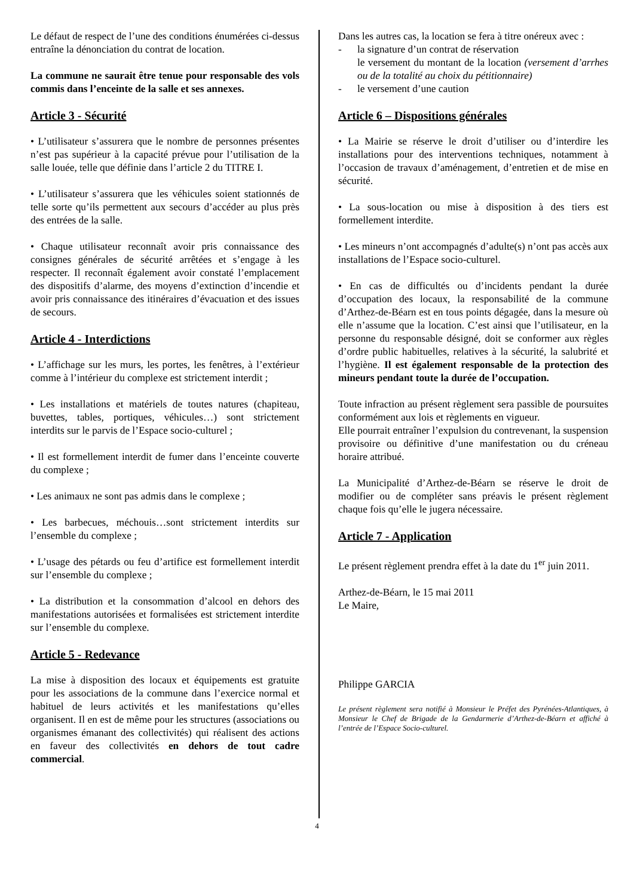Le défaut de respect de l’une des conditions énumérées ci-dessus entraîne la dénonciation du contrat de location.
La commune ne saurait être tenue pour responsable des vols commis dans l’enceinte de la salle et ses annexes.
Article 3 - Sécurité
• L’utilisateur s’assurera que le nombre de personnes présentes n’est pas supérieur à la capacité prévue pour l’utilisation de la salle louée, telle que définie dans l’article 2 du TITRE I.
• L’utilisateur s’assurera que les véhicules soient stationnés de telle sorte qu’ils permettent aux secours d’accéder au plus près des entrées de la salle.
• Chaque utilisateur reconnaît avoir pris connaissance des consignes générales de sécurité arrêtées et s’engage à les respecter. Il reconnaît également avoir constaté l’emplacement des dispositifs d’alarme, des moyens d’extinction d’incendie et avoir pris connaissance des itinéraires d’évacuation et des issues de secours.
Article 4 - Interdictions
• L’affichage sur les murs, les portes, les fenêtres, à l’extérieur comme à l’intérieur du complexe est strictement interdit ;
• Les installations et matériels de toutes natures (chapiteau, buvettes, tables, portiques, véhicules…) sont strictement interdits sur le parvis de l’Espace socio-culturel ;
• Il est formellement interdit de fumer dans l’enceinte couverte du complexe ;
• Les animaux ne sont pas admis dans le complexe ;
• Les barbecues, méchouis…sont strictement interdits sur l’ensemble du complexe ;
• L’usage des pétards ou feu d’artifice est formellement interdit sur l’ensemble du complexe ;
• La distribution et la consommation d’alcool en dehors des manifestations autorisées et formalisées est strictement interdite sur l’ensemble du complexe.
Article 5 - Redevance
La mise à disposition des locaux et équipements est gratuite pour les associations de la commune dans l’exercice normal et habituel de leurs activités et les manifestations qu’elles organisent. Il en est de même pour les structures (associations ou organismes émanant des collectivités) qui réalisent des actions en faveur des collectivités en dehors de tout cadre commercial.
Dans les autres cas, la location se fera à titre onéreux avec :
- la signature d’un contrat de réservation
le versement du montant de la location (versement d’arrhes ou de la totalité au choix du pétitionnaire)
- le versement d’une caution
Article 6 – Dispositions générales
• La Mairie se réserve le droit d’utiliser ou d’interdire les installations pour des interventions techniques, notamment à l’occasion de travaux d’aménagement, d’entretien et de mise en sécurité.
• La sous-location ou mise à disposition à des tiers est formellement interdite.
• Les mineurs n’ont accompagnés d’adulte(s) n’ont pas accès aux installations de l’Espace socio-culturel.
• En cas de difficultés ou d’incidents pendant la durée d’occupation des locaux, la responsabilité de la commune d’Arthez-de-Béarn est en tous points dégagée, dans la mesure où elle n’assume que la location. C’est ainsi que l’utilisateur, en la personne du responsable désigné, doit se conformer aux règles d’ordre public habituelles, relatives à la sécurité, la salubrité et l’hygiène. Il est également responsable de la protection des mineurs pendant toute la durée de l’occupation.
Toute infraction au présent règlement sera passible de poursuites conformément aux lois et règlements en vigueur.
Elle pourrait entraîner l’expulsion du contrevenant, la suspension provisoire ou définitive d’une manifestation ou du créneau horaire attribué.
La Municipalité d’Arthez-de-Béarn se réserve le droit de modifier ou de compléter sans préavis le présent règlement chaque fois qu’elle le jugera nécessaire.
Article 7 - Application
Le présent règlement prendra effet à la date du 1<sup>er</sup> juin 2011.
Arthez-de-Béarn, le 15 mai 2011
Le Maire,
Philippe GARCIA
Le présent règlement sera notifié à Monsieur le Préfet des Pyrénées-Atlantiques, à Monsieur le Chef de Brigade de la Gendarmerie d’Arthez-de-Béarn et affiché à l’entrée de l’Espace Socio-culturel.
4